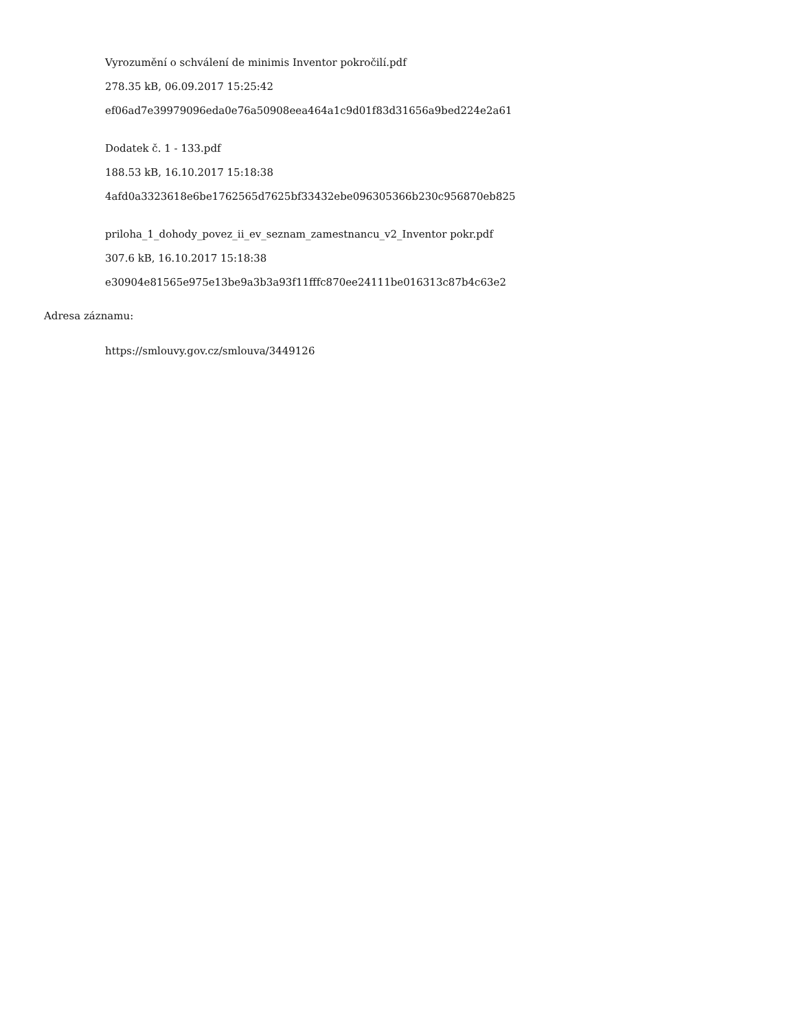Vyrozumění o schválení de minimis Inventor pokročilí.pdf
278.35 kB, 06.09.2017 15:25:42
ef06ad7e39979096eda0e76a50908eea464a1c9d01f83d31656a9bed224e2a61
Dodatek č. 1 - 133.pdf
188.53 kB, 16.10.2017 15:18:38
4afd0a3323618e6be1762565d7625bf33432ebe096305366b230c956870eb825
priloha_1_dohody_povez_ii_ev_seznam_zamestnancu_v2_Inventor pokr.pdf
307.6 kB, 16.10.2017 15:18:38
e30904e81565e975e13be9a3b3a93f11fffc870ee24111be016313c87b4c63e2
Adresa záznamu:
https://smlouvy.gov.cz/smlouva/3449126